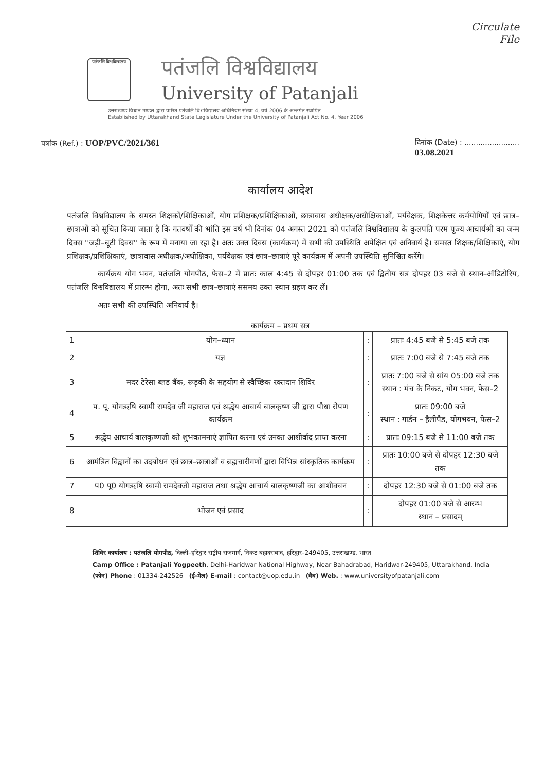Circulate
File
पतंजलि विश्वविद्यालय
पतंजलि विश्वविद्यालय
University of Patanjali
उत्तराखण्ड विधान मण्डल द्वारा पारित पतंजलि विश्वविद्यालय अधिनियम संख्या 4, वर्ष 2006 के अन्तर्गत स्थापित
Established by Uttarakhand State Legislature Under the University of Patanjali Act No. 4. Year 2006
पत्रांक (Ref.) : UOP/PVC/2021/361
दिनांक (Date) : ........................
03.08.2021
कार्यालय आदेश
पतंजलि विश्वविद्यालय के समस्त शिक्षकों/शिक्षिकाओं, योग प्रशिक्षक/प्रशिक्षिकाओं, छात्रावास अधीक्षक/अधीक्षिकाओं, पर्यवेक्षक, शिक्षकेत्तर कर्मयोगियों एवं छात्र–छात्राओं को सूचित किया जाता है कि गतवर्षों की भांति इस वर्ष भी दिनांक 04 अगस्त 2021 को पतंजलि विश्वविद्यालय के कुलपति परम पूज्य आचार्यश्री का जन्म दिवस ''जड़ी–बूटी दिवस'' के रूप में मनाया जा रहा है। अतः उक्त दिवस (कार्यक्रम) में सभी की उपस्थिति अपेक्षित एवं अनिवार्य है। समस्त शिक्षक/शिक्षिकाएं, योग प्रशिक्षक/प्रशिक्षिकाएं, छात्रावास अधीक्षक/अधीक्षिका, पर्यवेक्षक एवं छात्र–छात्राएं पूरे कार्यक्रम में अपनी उपस्थिति सुनिश्चित करेंगे।
कार्यक्रय योग भवन, पतंजलि योगपीठ, फेस–2 में प्रातः काल 4:45 से दोपहर 01:00 तक एवं द्वितीय सत्र दोपहर 03 बजे से स्थान–ऑडिटोरिय, पतंजलि विश्वविद्यालय में प्रारम्भ होगा, अतः सभी छात्र–छात्राएं ससमय उक्त स्थान ग्रहण कर लें।
अतः सभी की उपस्थिति अनिवार्य है।
कार्यक्रम – प्रथम सत्र
| 1 | योग–ध्यान | : | प्रातः 4:45 बजे से 5:45 बजे तक |
| 2 | यज्ञ | : | प्रातः 7:00 बजे से 7:45 बजे तक |
| 3 | मदर टेरेसा ब्लड बैंक, रूड़की के सहयोग से स्वैच्छिक रक्तदान शिविर | : | प्रातः 7:00 बजे से सांय 05:00 बजे तक स्थान : मंच के निकट, योग भवन, फेस–2 |
| 4 | प. पू. योगऋषि स्वामी रामदेव जी महाराज एवं श्रद्धेय आचार्य बालकृष्ण जी द्वारा पौधा रोपण कार्यक्रम | : | प्रातः 09:00 बजे स्थान : गार्डन – हैलीपैड, योगभवन, फेस–2 |
| 5 | श्रद्धेय आचार्य बालकृष्णजी को शुभकामनाएं ज्ञापित करना एवं उनका आशीर्वाद प्राप्त करना | : | प्रातः 09:15 बजे से 11:00 बजे तक |
| 6 | आमंत्रित विद्वानों का उदबोधन एवं छात्र–छात्राओं व ब्रह्मचारीगणों द्वारा विभिन्न सांस्कृतिक कार्यक्रम | : | प्रातः 10:00 बजे से दोपहर 12:30 बजे तक |
| 7 | प0 पू0 योगऋषि स्वामी रामदेवजी महाराज तथा श्रद्धेय आचार्य बालकृष्णजी का आशीवचन | : | दोपहर 12:30 बजे से 01:00 बजे तक |
| 8 | भोजन एवं प्रसाद | : | दोपहर 01:00 बजे से आरम्भ स्थान – प्रसादम् |
शिविर कार्यालय : पतंजलि योगपीठ, दिल्ली–हरिद्वार राष्ट्रीय राजमार्ग, निकट बहादराबाद, हरिद्वार–249405, उत्तराखण्ड, भारत
Camp Office : Patanjali Yogpeeth, Delhi-Haridwar National Highway, Near Bahadrabad, Haridwar-249405, Uttarakhand, India
(फोन) Phone : 01334-242526 (ई-मेल) E-mail : contact@uop.edu.in (वैब) Web. : www.universityofpatanjali.com